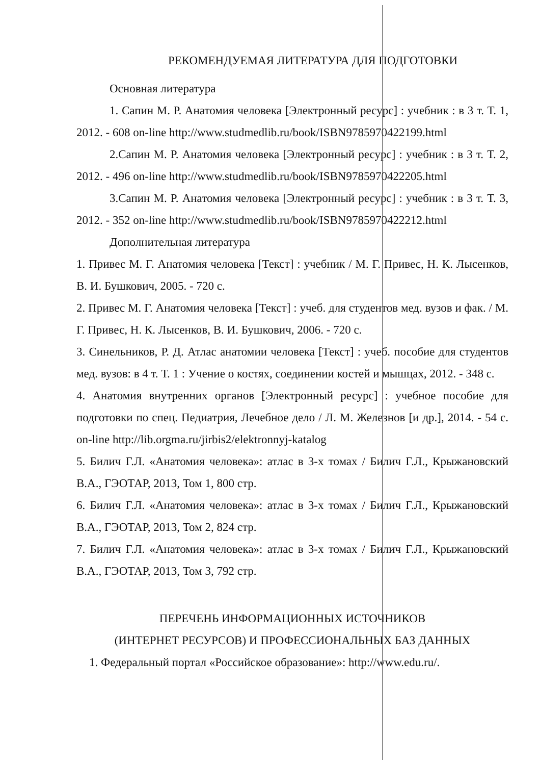РЕКОМЕНДУЕМАЯ ЛИТЕРАТУРА ДЛЯ ПОДГОТОВКИ
Основная литература
1. Сапин М. Р. Анатомия человека [Электронный ресурс] : учебник : в 3 т. Т. 1, 2012. - 608 on-line http://www.studmedlib.ru/book/ISBN9785970422199.html
2.Сапин М. Р. Анатомия человека [Электронный ресурс] : учебник : в 3 т. Т. 2, 2012. - 496 on-line http://www.studmedlib.ru/book/ISBN9785970422205.html
3.Сапин М. Р. Анатомия человека [Электронный ресурс] : учебник : в 3 т. Т. 3, 2012. - 352 on-line http://www.studmedlib.ru/book/ISBN9785970422212.html
Дополнительная литература
1. Привес М. Г. Анатомия человека [Текст] : учебник / М. Г. Привес, Н. К. Лысенков, В. И. Бушкович, 2005. - 720 с.
2. Привес М. Г. Анатомия человека [Текст] : учеб. для студентов мед. вузов и фак. / М. Г. Привес, Н. К. Лысенков, В. И. Бушкович, 2006. - 720 с.
3. Синельников, Р. Д. Атлас анатомии человека [Текст] : учеб. пособие для студентов мед. вузов: в 4 т. Т. 1 : Учение о костях, соединении костей и мышцах, 2012. - 348 с.
4. Анатомия внутренних органов [Электронный ресурс] : учебное пособие для подготовки по спец. Педиатрия, Лечебное дело / Л. М. Железнов [и др.], 2014. - 54 с. on-line http://lib.orgma.ru/jirbis2/elektronnyj-katalog
5. Билич Г.Л. «Анатомия человека»: атлас в 3-х томах / Билич Г.Л., Крыжановский В.А., ГЭОТАР, 2013, Том 1, 800 стр.
6. Билич Г.Л. «Анатомия человека»: атлас в 3-х томах / Билич Г.Л., Крыжановский В.А., ГЭОТАР, 2013, Том 2, 824 стр.
7. Билич Г.Л. «Анатомия человека»: атлас в 3-х томах / Билич Г.Л., Крыжановский В.А., ГЭОТАР, 2013, Том 3, 792 стр.
ПЕРЕЧЕНЬ ИНФОРМАЦИОННЫХ ИСТОЧНИКОВ
(ИНТЕРНЕТ РЕСУРСОВ) И ПРОФЕССИОНАЛЬНЫХ БАЗ ДАННЫХ
1. Федеральный портал «Российское образование»: http://www.edu.ru/.